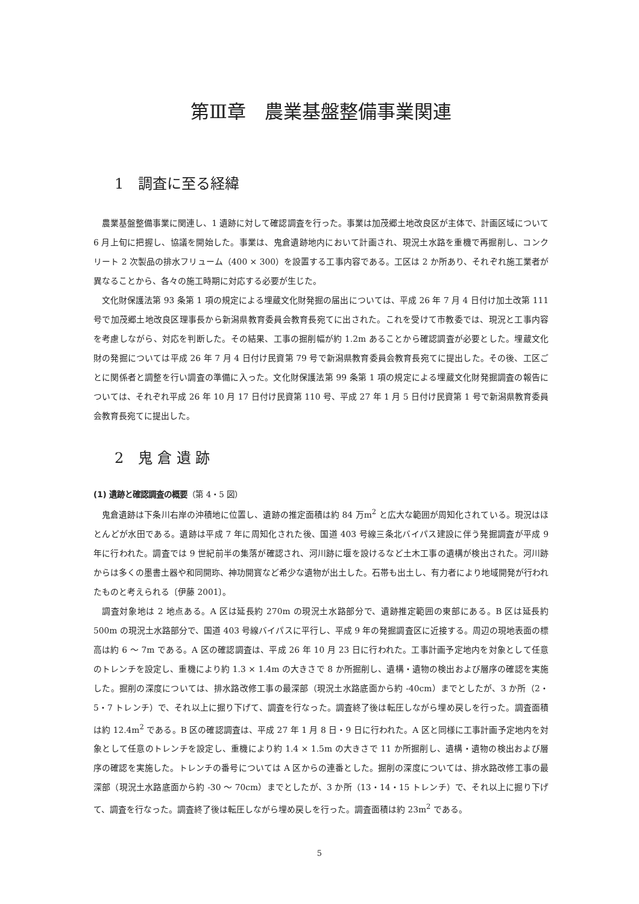第Ⅲ章　農業基盤整備事業関連
1　調査に至る経緯
農業基盤整備事業に関連し、1 遺跡に対して確認調査を行った。事業は加茂郷土地改良区が主体で、計画区域について 6 月上旬に把握し、協議を開始した。事業は、鬼倉遺跡地内において計画され、現況土水路を重機で再掘削し、コンクリート 2 次製品の排水フリューム（400 × 300）を設置する工事内容である。工区は 2 か所あり、それぞれ施工業者が異なることから、各々の施工時期に対応する必要が生じた。
文化財保護法第 93 条第 1 項の規定による埋蔵文化財発掘の届出については、平成 26 年 7 月 4 日付け加土改第 111 号で加茂郷土地改良区理事長から新潟県教育委員会教育長宛てに出された。これを受けて市教委では、現況と工事内容を考慮しながら、対応を判断した。その結果、工事の掘削幅が約 1.2m あることから確認調査が必要とした。埋蔵文化財の発掘については平成 26 年 7 月 4 日付け民資第 79 号で新潟県教育委員会教育長宛てに提出した。その後、工区ごとに関係者と調整を行い調査の準備に入った。文化財保護法第 99 条第 1 項の規定による埋蔵文化財発掘調査の報告については、それぞれ平成 26 年 10 月 17 日付け民資第 110 号、平成 27 年 1 月 5 日付け民資第 1 号で新潟県教育委員会教育長宛てに提出した。
2　鬼 倉 遺 跡
(1) 遺跡と確認調査の概要（第 4・5 図）
鬼倉遺跡は下条川右岸の沖積地に位置し、遺跡の推定面積は約 84 万m<sup>2</sup> と広大な範囲が周知化されている。現況はほとんどが水田である。遺跡は平成 7 年に周知化された後、国道 403 号線三条北バイパス建設に伴う発掘調査が平成 9 年に行われた。調査では 9 世紀前半の集落が確認され、河川跡に堰を設けるなど土木工事の遺構が検出された。河川跡からは多くの墨書土器や和同開珎、神功開寳など希少な遺物が出土した。石帯も出土し、有力者により地域開発が行われたものと考えられる〔伊藤 2001〕。
調査対象地は 2 地点ある。A 区は延長約 270m の現況土水路部分で、遺跡推定範囲の東部にある。B 区は延長約 500m の現況土水路部分で、国道 403 号線バイパスに平行し、平成 9 年の発掘調査区に近接する。周辺の現地表面の標高は約 6 ～ 7m である。A 区の確認調査は、平成 26 年 10 月 23 日に行われた。工事計画予定地内を対象として任意のトレンチを設定し、重機により約 1.3 × 1.4m の大きさで 8 か所掘削し、遺構・遺物の検出および層序の確認を実施した。掘削の深度については、排水路改修工事の最深部（現況土水路底面から約 -40cm）までとしたが、3 か所（2・5・7 トレンチ）で、それ以上に掘り下げて、調査を行なった。調査終了後は転圧しながら埋め戻しを行った。調査面積は約 12.4m<sup>2</sup> である。B 区の確認調査は、平成 27 年 1 月 8 日・9 日に行われた。A 区と同様に工事計画予定地内を対象として任意のトレンチを設定し、重機により約 1.4 × 1.5m の大きさで 11 か所掘削し、遺構・遺物の検出および層序の確認を実施した。トレンチの番号については A 区からの連番とした。掘削の深度については、排水路改修工事の最深部（現況土水路底面から約 -30 ～ 70cm）までとしたが、3 か所（13・14・15 トレンチ）で、それ以上に掘り下げて、調査を行なった。調査終了後は転圧しながら埋め戻しを行った。調査面積は約 23m<sup>2</sup> である。
5